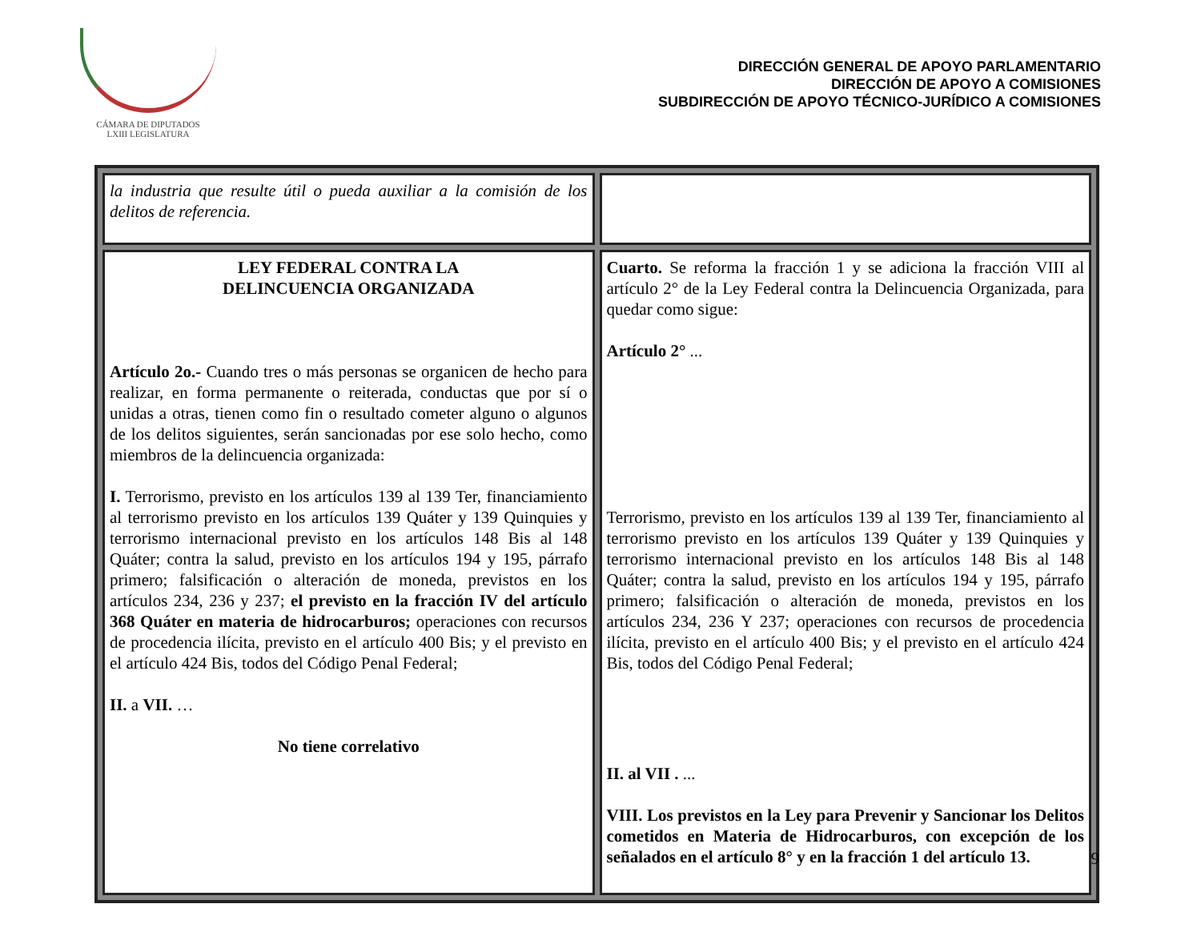CÁMARA DE DIPUTADOS
LXIII LEGISLATURA
DIRECCIÓN GENERAL DE APOYO PARLAMENTARIO
DIRECCIÓN DE APOYO A COMISIONES
SUBDIRECCIÓN DE APOYO TÉCNICO-JURÍDICO A COMISIONES
| la industria que resulte útil o pueda auxiliar a la comisión de los delitos de referencia. | |
| LEY FEDERAL CONTRA LA DELINCUENCIA ORGANIZADA Artículo 2o.- Cuando tres o más personas se organicen de hecho para realizar, en forma permanente o reiterada, conductas que por sí o unidas a otras, tienen como fin o resultado cometer alguno o algunos de los delitos siguientes, serán sancionadas por ese solo hecho, como miembros de la delincuencia organizada: I. Terrorismo, previsto en los artículos 139 al 139 Ter, financiamiento al terrorismo previsto en los artículos 139 Quáter y 139 Quinquies y terrorismo internacional previsto en los artículos 148 Bis al 148 Quáter; contra la salud, previsto en los artículos 194 y 195, párrafo primero; falsificación o alteración de moneda, previstos en los artículos 234, 236 y 237; el previsto en la fracción IV del artículo 368 Quáter en materia de hidrocarburos; operaciones con recursos de procedencia ilícita, previsto en el artículo 400 Bis; y el previsto en el artículo 424 Bis, todos del Código Penal Federal; II. a VII. … No tiene correlativo | Cuarto. Se reforma la fracción 1 y se adiciona la fracción VIII al artículo 2° de la Ley Federal contra la Delincuencia Organizada, para quedar como sigue: Artículo 2° ... Terrorismo, previsto en los artículos 139 al 139 Ter, financiamiento al terrorismo previsto en los artículos 139 Quáter y 139 Quinquies y terrorismo internacional previsto en los artículos 148 Bis al 148 Quáter; contra la salud, previsto en los artículos 194 y 195, párrafo primero; falsificación o alteración de moneda, previstos en los artículos 234, 236 Y 237; operaciones con recursos de procedencia ilícita, previsto en el artículo 400 Bis; y el previsto en el artículo 424 Bis, todos del Código Penal Federal; II. al VII . ... VIII. Los previstos en la Ley para Prevenir y Sancionar los Delitos cometidos en Materia de Hidrocarburos, con excepción de los señalados en el artículo 8° y en la fracción 1 del artículo 13. |
9